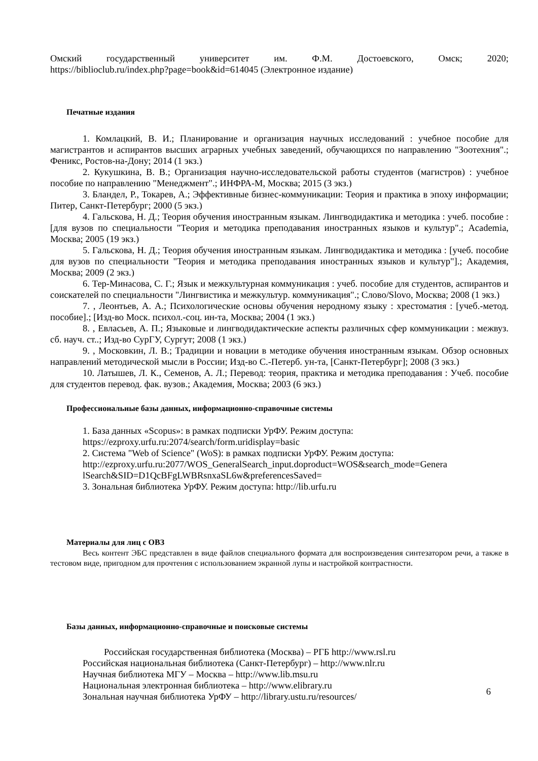Омский государственный университет им. Ф.М. Достоевского, Омск; 2020;
https://biblioclub.ru/index.php?page=book&id=614045 (Электронное издание)
Печатные издания
1. Комлацкий, В. И.; Планирование и организация научных исследований : учебное пособие для магистрантов и аспирантов высших аграрных учебных заведений, обучающихся по направлению "Зоотехния".; Феникс, Ростов-на-Дону; 2014 (1 экз.)
2. Кукушкина, В. В.; Организация научно-исследовательской работы студентов (магистров) : учебное пособие по направлению "Менеджмент".; ИНФРА-М, Москва; 2015 (3 экз.)
3. Бландел, Р., Токарев, А.; Эффективные бизнес-коммуникации: Теория и практика в эпоху информации; Питер, Санкт-Петербург; 2000 (5 экз.)
4. Гальскова, Н. Д.; Теория обучения иностранным языкам. Лингводидактика и методика : учеб. пособие : [для вузов по специальности "Теория и методика преподавания иностранных языков и культур".; Academia, Москва; 2005 (19 экз.)
5. Гальскова, Н. Д.; Теория обучения иностранным языкам. Лингводидактика и методика : [учеб. пособие для вузов по специальности "Теория и методика преподавания иностранных языков и культур"].; Академия, Москва; 2009 (2 экз.)
6. Тер-Минасова, С. Г.; Язык и межкультурная коммуникация : учеб. пособие для студентов, аспирантов и соискателей по специальности "Лингвистика и межкультур. коммуникация".; Слово/Slovo, Москва; 2008 (1 экз.)
7. , Леонтьев, А. А.; Психологические основы обучения неродному языку : хрестоматия : [учеб.-метод. пособие].; [Изд-во Моск. психол.-соц. ин-та, Москва; 2004 (1 экз.)
8. , Евласьев, А. П.; Языковые и лингводидактические аспекты различных сфер коммуникации : межвуз. сб. науч. ст..; Изд-во СурГУ, Сургут; 2008 (1 экз.)
9. , Московкин, Л. В.; Традиции и новации в методике обучения иностранным языкам. Обзор основных направлений методической мысли в России; Изд-во С.-Петерб. ун-та, [Санкт-Петербург]; 2008 (3 экз.)
10. Латышев, Л. К., Семенов, А. Л.; Перевод: теория, практика и методика преподавания : Учеб. пособие для студентов перевод. фак. вузов.; Академия, Москва; 2003 (6 экз.)
Профессиональные базы данных, информационно-справочные системы
1. База данных «Scopus»: в рамках подписки УрФУ. Режим доступа:
https://ezproxy.urfu.ru:2074/search/form.uridisplay=basic
2. Система "Web of Science" (WoS): в рамках подписки УрФУ. Режим доступа:
http://ezproxy.urfu.ru:2077/WOS_GeneralSearch_input.doproduct=WOS&search_mode=Genera
lSearch&SID=D1QcBFgLWBRsnxaSL6w&preferencesSaved=
3. Зональная библиотека УрФУ. Режим доступа: http://lib.urfu.ru
Материалы для лиц с ОВЗ
Весь контент ЭБС представлен в виде файлов специального формата для воспроизведения синтезатором речи, а также в тестовом виде, пригодном для прочтения с использованием экранной лупы и настройкой контрастности.
Базы данных, информационно-справочные и поисковые системы
Российская государственная библиотека (Москва) – РГБ http://www.rsl.ru
Российская национальная библиотека (Санкт-Петербург) – http://www.nlr.ru
Научная библиотека МГУ – Москва – http://www.lib.msu.ru
Национальная электронная библиотека – http://www.elibrary.ru
Зональная научная библиотека УрФУ – http://library.ustu.ru/resources/ 6